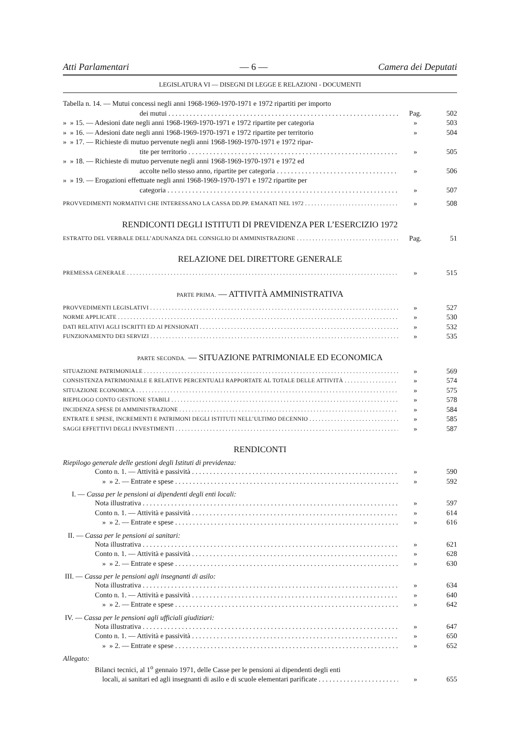Atti Parlamentari — 6 — Camera dei Deputati
LEGISLATURA VI — DISEGNI DI LEGGE E RELAZIONI - DOCUMENTI
Tabella n. 14. — Mutui concessi negli anni 1968-1969-1970-1971 e 1972 ripartiti per importo
dei mutui Pag. 502
» » 15. — Adesioni date negli anni 1968-1969-1970-1971 e 1972 ripartite per categoria » 503
» » 16. — Adesioni date negli anni 1968-1969-1970-1971 e 1972 ripartite per territorio » 504
» » 17. — Richieste di mutuo pervenute negli anni 1968-1969-1970-1971 e 1972 ripar-
tite per territorio » 505
» » 18. — Richieste di mutuo pervenute negli anni 1968-1969-1970-1971 e 1972 ed
accolte nello stesso anno, ripartite per categoria » 506
» » 19. — Erogazioni effettuate negli anni 1968-1969-1970-1971 e 1972 ripartite per
categoria » 507
PROVVEDIMENTI NORMATIVI CHE INTERESSANO LA CASSA DD.PP. EMANATI NEL 1972 » 508
RENDICONTI DEGLI ISTITUTI DI PREVIDENZA PER L’ESERCIZIO 1972
ESTRATTO DEL VERBALE DELL’ADUNANZA DEL CONSIGLIO DI AMMINISTRAZIONE Pag. 51
RELAZIONE DEL DIRETTORE GENERALE
PREMESSA GENERALE » 515
PARTE PRIMA. — ATTIVITÀ AMMINISTRATIVA
PROVVEDIMENTI LEGISLATIVI » 527
NORME APPLICATE » 530
DATI RELATIVI AGLI ISCRITTI ED AI PENSIONATI » 532
FUNZIONAMENTO DEI SERVIZI » 535
PARTE SECONDA. — SITUAZIONE PATRIMONIALE ED ECONOMICA
SITUAZIONE PATRIMONIALE » 569
CONSISTENZA PATRIMONIALE E RELATIVE PERCENTUALI RAPPORTATE AL TOTALE DELLE ATTIVITÀ » 574
SITUAZIONE ECONOMICA » 575
RIEPILOGO CONTO GESTIONE STABILI » 578
INCIDENZA SPESE DI AMMINISTRAZIONE » 584
ENTRATE E SPESE, INCREMENTI E PATRIMONI DEGLI ISTITUTI NELL’ULTIMO DECENNIO » 585
SAGGI EFFETTIVI DEGLI INVESTIMENTI » 587
RENDICONTI
Riepilogo generale delle gestioni degli Istituti di previdenza:
Conto n. 1. — Attività e passività » 590
» » 2. — Entrate e spese » 592
I. — Cassa per le pensioni ai dipendenti degli enti locali:
Nota illustrativa » 597
Conto n. 1. — Attività e passività » 614
» » 2. — Entrate e spese » 616
II. — Cassa per le pensioni ai sanitari:
Nota illustrativa » 621
Conto n. 1. — Attività e passività » 628
» » 2. — Entrate e spese » 630
III. — Cassa per le pensioni agli insegnanti di asilo:
Nota illustrativa » 634
Conto n. 1. — Attività e passività » 640
» » 2. — Entrate e spese » 642
IV. — Cassa per le pensioni agli ufficiali giudiziari:
Nota illustrativa » 647
Conto n. 1. — Attività e passività » 650
» » 2. — Entrate e spese » 652
Allegato:
Bilanci tecnici, al 1<sup>o</sup> gennaio 1971, delle Casse per le pensioni ai dipendenti degli enti
locali, ai sanitari ed agli insegnanti di asilo e di scuole elementari parificate » 655